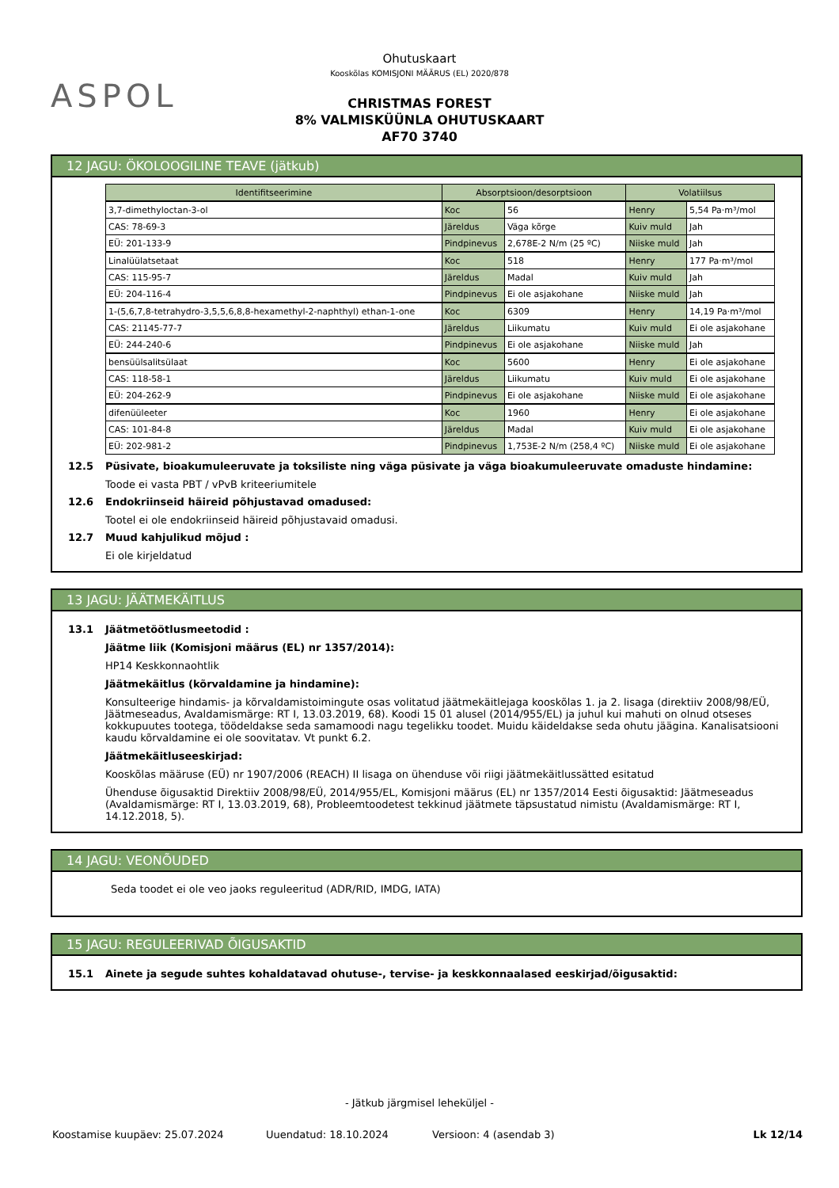ASPOL
Ohutuskaart
Kooskõlas KOMISJONI MÄÄRUS (EL) 2020/878
CHRISTMAS FOREST
8% VALMISKÜÜNLA OHUTUSKAART
AF70 3740
12 JAGU: ÖKOLOOGILINE TEAVE (jätkub)
| Identifitseerimine | Absorptsioon/desorptsioon | | Volatiilsus | |
| --- | --- | --- | --- | --- |
| 3,7-dimethyloctan-3-ol | Koc | 56 | Henry | 5,54 Pa·m³/mol |
| CAS: 78-69-3 | Järeldus | Väga kõrge | Kuiv muld | Jah |
| EÜ: 201-133-9 | Pindpinevus | 2,678E-2 N/m (25 ºC) | Niiske muld | Jah |
| Linalüülatsetaat | Koc | 518 | Henry | 177 Pa·m³/mol |
| CAS: 115-95-7 | Järeldus | Madal | Kuiv muld | Jah |
| EÜ: 204-116-4 | Pindpinevus | Ei ole asjakohane | Niiske muld | Jah |
| 1-(5,6,7,8-tetrahydro-3,5,5,6,8,8-hexamethyl-2-naphthyl) ethan-1-one | Koc | 6309 | Henry | 14,19 Pa·m³/mol |
| CAS: 21145-77-7 | Järeldus | Liikumatu | Kuiv muld | Ei ole asjakohane |
| EÜ: 244-240-6 | Pindpinevus | Ei ole asjakohane | Niiske muld | Jah |
| bensüülsalitsülaat | Koc | 5600 | Henry | Ei ole asjakohane |
| CAS: 118-58-1 | Järeldus | Liikumatu | Kuiv muld | Ei ole asjakohane |
| EÜ: 204-262-9 | Pindpinevus | Ei ole asjakohane | Niiske muld | Ei ole asjakohane |
| difenüüleeter | Koc | 1960 | Henry | Ei ole asjakohane |
| CAS: 101-84-8 | Järeldus | Madal | Kuiv muld | Ei ole asjakohane |
| EÜ: 202-981-2 | Pindpinevus | 1,753E-2 N/m (258,4 ºC) | Niiske muld | Ei ole asjakohane |
12.5 Püsivate, bioakumuleeruvate ja toksiliste ning väga püsivate ja väga bioakumuleeruvate omaduste hindamine:
Toode ei vasta PBT / vPvB kriteeriumitele
12.6 Endokriinseid häireid põhjustavad omadused:
Tootel ei ole endokriinseid häireid põhjustavaid omadusi.
12.7 Muud kahjulikud mõjud :
Ei ole kirjeldatud
13 JAGU: JÄÄTMEKÄITLUS
13.1 Jäätmetöötlusmeetodid :
Jäätme liik (Komisjoni määrus (EL) nr 1357/2014):
HP14 Keskkonnaohtlik
Jäätmekäitlus (kõrvaldamine ja hindamine):
Konsulteerige hindamis- ja kõrvaldamistoimingute osas volitatud jäätmekäitlejaga kooskõlas 1. ja 2. lisaga (direktiiv 2008/98/EÜ, Jäätmeseadus, Avaldamismärge: RT I, 13.03.2019, 68). Koodi 15 01 alusel (2014/955/EL) ja juhul kui mahuti on olnud otseses kokkupuutes tootega, töödeldakse seda samamoodi nagu tegelikku toodet. Muidu käideldakse seda ohutu jäägina. Kanalisatsiooni kaudu kõrvaldamine ei ole soovitatav. Vt punkt 6.2.
Jäätmekäitluseeskirjad:
Kooskõlas määruse (EÜ) nr 1907/2006 (REACH) II lisaga on ühenduse või riigi jäätmekäitlussätted esitatud
Ühenduse õigusaktid Direktiiv 2008/98/EÜ, 2014/955/EL, Komisjoni määrus (EL) nr 1357/2014 Eesti õigusaktid: Jäätmeseadus (Avaldamismärge: RT I, 13.03.2019, 68), Probleemtoodetest tekkinud jäätmete täpsustatud nimistu (Avaldamismärge: RT I, 14.12.2018, 5).
14 JAGU: VEONÕUDED
Seda toodet ei ole veo jaoks reguleeritud (ADR/RID, IMDG, IATA)
15 JAGU: REGULEERIVAD ÕIGUSAKTID
15.1 Ainete ja segude suhtes kohaldatavad ohutuse-, tervise- ja keskkonnaalased eeskirjad/õigusaktid:
- Jätkub järgmisel leheküljel -
Koostamise kuupäev: 25.07.2024 Uuendatud: 18.10.2024 Versioon: 4 (asendab 3) Lk 12/14